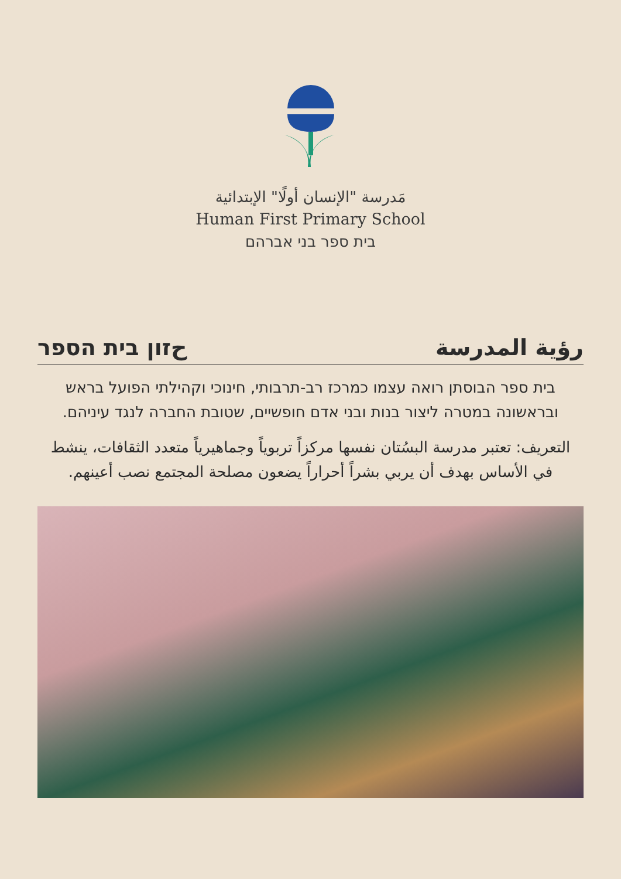مَدرسة "الإنسان أولًا" الإبتدائية
Human First Primary School
בית ספר בני אברהם
حזון בית הספר رؤية المدرسة
בית ספר הבוסתן רואה עצמו כמרכז רב-תרבותי, חינוכי וקהילתי הפועל בראש ובראשונה במטרה ליצור בנות ובני אדם חופשיים, שטובת החברה לנגד עיניהם.
التعريف: تعتبر مدرسة البسُتان نفسها مركزاً تربوياً وجماهيرياً متعدد الثقافات، ينشط في الأساس بهدف أن يربي بشراً أحراراً يضعون مصلحة المجتمع نصب أعينهم.